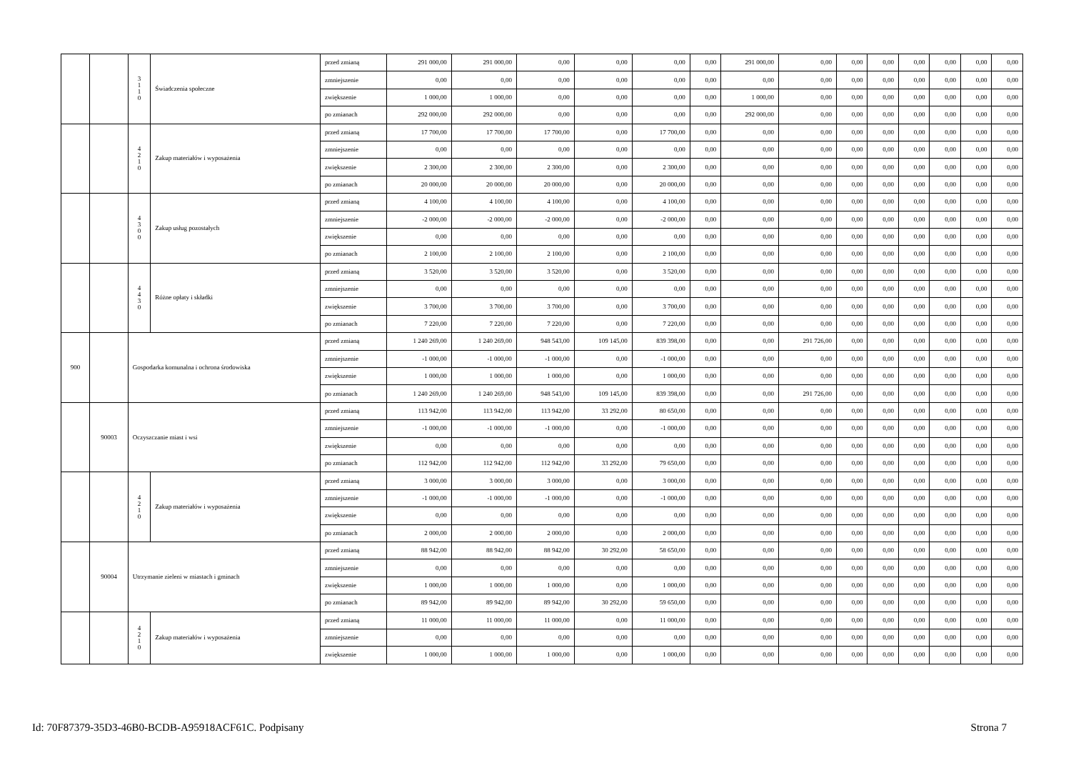| | | 3 1 1 0 | Świadczenia społeczne | przed zmianą | 291 000,00 | 291 000,00 | 0,00 | 0,00 | 0,00 | 0,00 | 291 000,00 | 0,00 | 0,00 | 0,00 | 0,00 | 0,00 | 0,00 | 0,00 |
| | | | | zmniejszenie | 0,00 | 0,00 | 0,00 | 0,00 | 0,00 | 0,00 | 0,00 | 0,00 | 0,00 | 0,00 | 0,00 | 0,00 | 0,00 | 0,00 |
| | | | | zwiększenie | 1 000,00 | 1 000,00 | 0,00 | 0,00 | 0,00 | 0,00 | 1 000,00 | 0,00 | 0,00 | 0,00 | 0,00 | 0,00 | 0,00 | 0,00 |
| | | | | po zmianach | 292 000,00 | 292 000,00 | 0,00 | 0,00 | 0,00 | 0,00 | 292 000,00 | 0,00 | 0,00 | 0,00 | 0,00 | 0,00 | 0,00 | 0,00 |
| | | 4 2 1 0 | Zakup materiałów i wyposażenia | przed zmianą | 17 700,00 | 17 700,00 | 17 700,00 | 0,00 | 17 700,00 | 0,00 | 0,00 | 0,00 | 0,00 | 0,00 | 0,00 | 0,00 | 0,00 | 0,00 |
| | | | | zmniejszenie | 0,00 | 0,00 | 0,00 | 0,00 | 0,00 | 0,00 | 0,00 | 0,00 | 0,00 | 0,00 | 0,00 | 0,00 | 0,00 | 0,00 |
| | | | | zwiększenie | 2 300,00 | 2 300,00 | 2 300,00 | 0,00 | 2 300,00 | 0,00 | 0,00 | 0,00 | 0,00 | 0,00 | 0,00 | 0,00 | 0,00 | 0,00 |
| | | | | po zmianach | 20 000,00 | 20 000,00 | 20 000,00 | 0,00 | 20 000,00 | 0,00 | 0,00 | 0,00 | 0,00 | 0,00 | 0,00 | 0,00 | 0,00 | 0,00 |
| | | 4 3 0 0 | Zakup usług pozostałych | przed zmianą | 4 100,00 | 4 100,00 | 4 100,00 | 0,00 | 4 100,00 | 0,00 | 0,00 | 0,00 | 0,00 | 0,00 | 0,00 | 0,00 | 0,00 | 0,00 |
| | | | | zmniejszenie | -2 000,00 | -2 000,00 | -2 000,00 | 0,00 | -2 000,00 | 0,00 | 0,00 | 0,00 | 0,00 | 0,00 | 0,00 | 0,00 | 0,00 | 0,00 |
| | | | | zwiększenie | 0,00 | 0,00 | 0,00 | 0,00 | 0,00 | 0,00 | 0,00 | 0,00 | 0,00 | 0,00 | 0,00 | 0,00 | 0,00 | 0,00 |
| | | | | po zmianach | 2 100,00 | 2 100,00 | 2 100,00 | 0,00 | 2 100,00 | 0,00 | 0,00 | 0,00 | 0,00 | 0,00 | 0,00 | 0,00 | 0,00 | 0,00 |
| | | 4 4 3 0 | Różne opłaty i składki | przed zmianą | 3 520,00 | 3 520,00 | 3 520,00 | 0,00 | 3 520,00 | 0,00 | 0,00 | 0,00 | 0,00 | 0,00 | 0,00 | 0,00 | 0,00 | 0,00 |
| | | | | zmniejszenie | 0,00 | 0,00 | 0,00 | 0,00 | 0,00 | 0,00 | 0,00 | 0,00 | 0,00 | 0,00 | 0,00 | 0,00 | 0,00 | 0,00 |
| | | | | zwiększenie | 3 700,00 | 3 700,00 | 3 700,00 | 0,00 | 3 700,00 | 0,00 | 0,00 | 0,00 | 0,00 | 0,00 | 0,00 | 0,00 | 0,00 | 0,00 |
| | | | | po zmianach | 7 220,00 | 7 220,00 | 7 220,00 | 0,00 | 7 220,00 | 0,00 | 0,00 | 0,00 | 0,00 | 0,00 | 0,00 | 0,00 | 0,00 | 0,00 |
| 900 | | Gospodarka komunalna i ochrona środowiska | | przed zmianą | 1 240 269,00 | 1 240 269,00 | 948 543,00 | 109 145,00 | 839 398,00 | 0,00 | 0,00 | 291 726,00 | 0,00 | 0,00 | 0,00 | 0,00 | 0,00 | 0,00 |
| | | | | zmniejszenie | -1 000,00 | -1 000,00 | -1 000,00 | 0,00 | -1 000,00 | 0,00 | 0,00 | 0,00 | 0,00 | 0,00 | 0,00 | 0,00 | 0,00 | 0,00 |
| | | | | zwiększenie | 1 000,00 | 1 000,00 | 1 000,00 | 0,00 | 1 000,00 | 0,00 | 0,00 | 0,00 | 0,00 | 0,00 | 0,00 | 0,00 | 0,00 | 0,00 |
| | | | | po zmianach | 1 240 269,00 | 1 240 269,00 | 948 543,00 | 109 145,00 | 839 398,00 | 0,00 | 0,00 | 291 726,00 | 0,00 | 0,00 | 0,00 | 0,00 | 0,00 | 0,00 |
| | 90003 | Oczyszczanie miast i wsi | | przed zmianą | 113 942,00 | 113 942,00 | 113 942,00 | 33 292,00 | 80 650,00 | 0,00 | 0,00 | 0,00 | 0,00 | 0,00 | 0,00 | 0,00 | 0,00 | 0,00 |
| | | | | zmniejszenie | -1 000,00 | -1 000,00 | -1 000,00 | 0,00 | -1 000,00 | 0,00 | 0,00 | 0,00 | 0,00 | 0,00 | 0,00 | 0,00 | 0,00 | 0,00 |
| | | | | zwiększenie | 0,00 | 0,00 | 0,00 | 0,00 | 0,00 | 0,00 | 0,00 | 0,00 | 0,00 | 0,00 | 0,00 | 0,00 | 0,00 | 0,00 |
| | | | | po zmianach | 112 942,00 | 112 942,00 | 112 942,00 | 33 292,00 | 79 650,00 | 0,00 | 0,00 | 0,00 | 0,00 | 0,00 | 0,00 | 0,00 | 0,00 | 0,00 |
| | | 4 2 1 0 | Zakup materiałów i wyposażenia | przed zmianą | 3 000,00 | 3 000,00 | 3 000,00 | 0,00 | 3 000,00 | 0,00 | 0,00 | 0,00 | 0,00 | 0,00 | 0,00 | 0,00 | 0,00 | 0,00 |
| | | | | zmniejszenie | -1 000,00 | -1 000,00 | -1 000,00 | 0,00 | -1 000,00 | 0,00 | 0,00 | 0,00 | 0,00 | 0,00 | 0,00 | 0,00 | 0,00 | 0,00 |
| | | | | zwiększenie | 0,00 | 0,00 | 0,00 | 0,00 | 0,00 | 0,00 | 0,00 | 0,00 | 0,00 | 0,00 | 0,00 | 0,00 | 0,00 | 0,00 |
| | | | | po zmianach | 2 000,00 | 2 000,00 | 2 000,00 | 0,00 | 2 000,00 | 0,00 | 0,00 | 0,00 | 0,00 | 0,00 | 0,00 | 0,00 | 0,00 | 0,00 |
| | 90004 | Utrzymanie zieleni w miastach i gminach | | przed zmianą | 88 942,00 | 88 942,00 | 88 942,00 | 30 292,00 | 58 650,00 | 0,00 | 0,00 | 0,00 | 0,00 | 0,00 | 0,00 | 0,00 | 0,00 | 0,00 |
| | | | | zmniejszenie | 0,00 | 0,00 | 0,00 | 0,00 | 0,00 | 0,00 | 0,00 | 0,00 | 0,00 | 0,00 | 0,00 | 0,00 | 0,00 | 0,00 |
| | | | | zwiększenie | 1 000,00 | 1 000,00 | 1 000,00 | 0,00 | 1 000,00 | 0,00 | 0,00 | 0,00 | 0,00 | 0,00 | 0,00 | 0,00 | 0,00 | 0,00 |
| | | | | po zmianach | 89 942,00 | 89 942,00 | 89 942,00 | 30 292,00 | 59 650,00 | 0,00 | 0,00 | 0,00 | 0,00 | 0,00 | 0,00 | 0,00 | 0,00 | 0,00 |
| | | 4 2 1 0 | Zakup materiałów i wyposażenia | przed zmianą | 11 000,00 | 11 000,00 | 11 000,00 | 0,00 | 11 000,00 | 0,00 | 0,00 | 0,00 | 0,00 | 0,00 | 0,00 | 0,00 | 0,00 | 0,00 |
| | | | | zmniejszenie | 0,00 | 0,00 | 0,00 | 0,00 | 0,00 | 0,00 | 0,00 | 0,00 | 0,00 | 0,00 | 0,00 | 0,00 | 0,00 | 0,00 |
| | | | | zwiększenie | 1 000,00 | 1 000,00 | 1 000,00 | 0,00 | 1 000,00 | 0,00 | 0,00 | 0,00 | 0,00 | 0,00 | 0,00 | 0,00 | 0,00 | 0,00 |
Id: 70F87379-35D3-46B0-BCDB-A95918ACF61C. Podpisany Strona 7